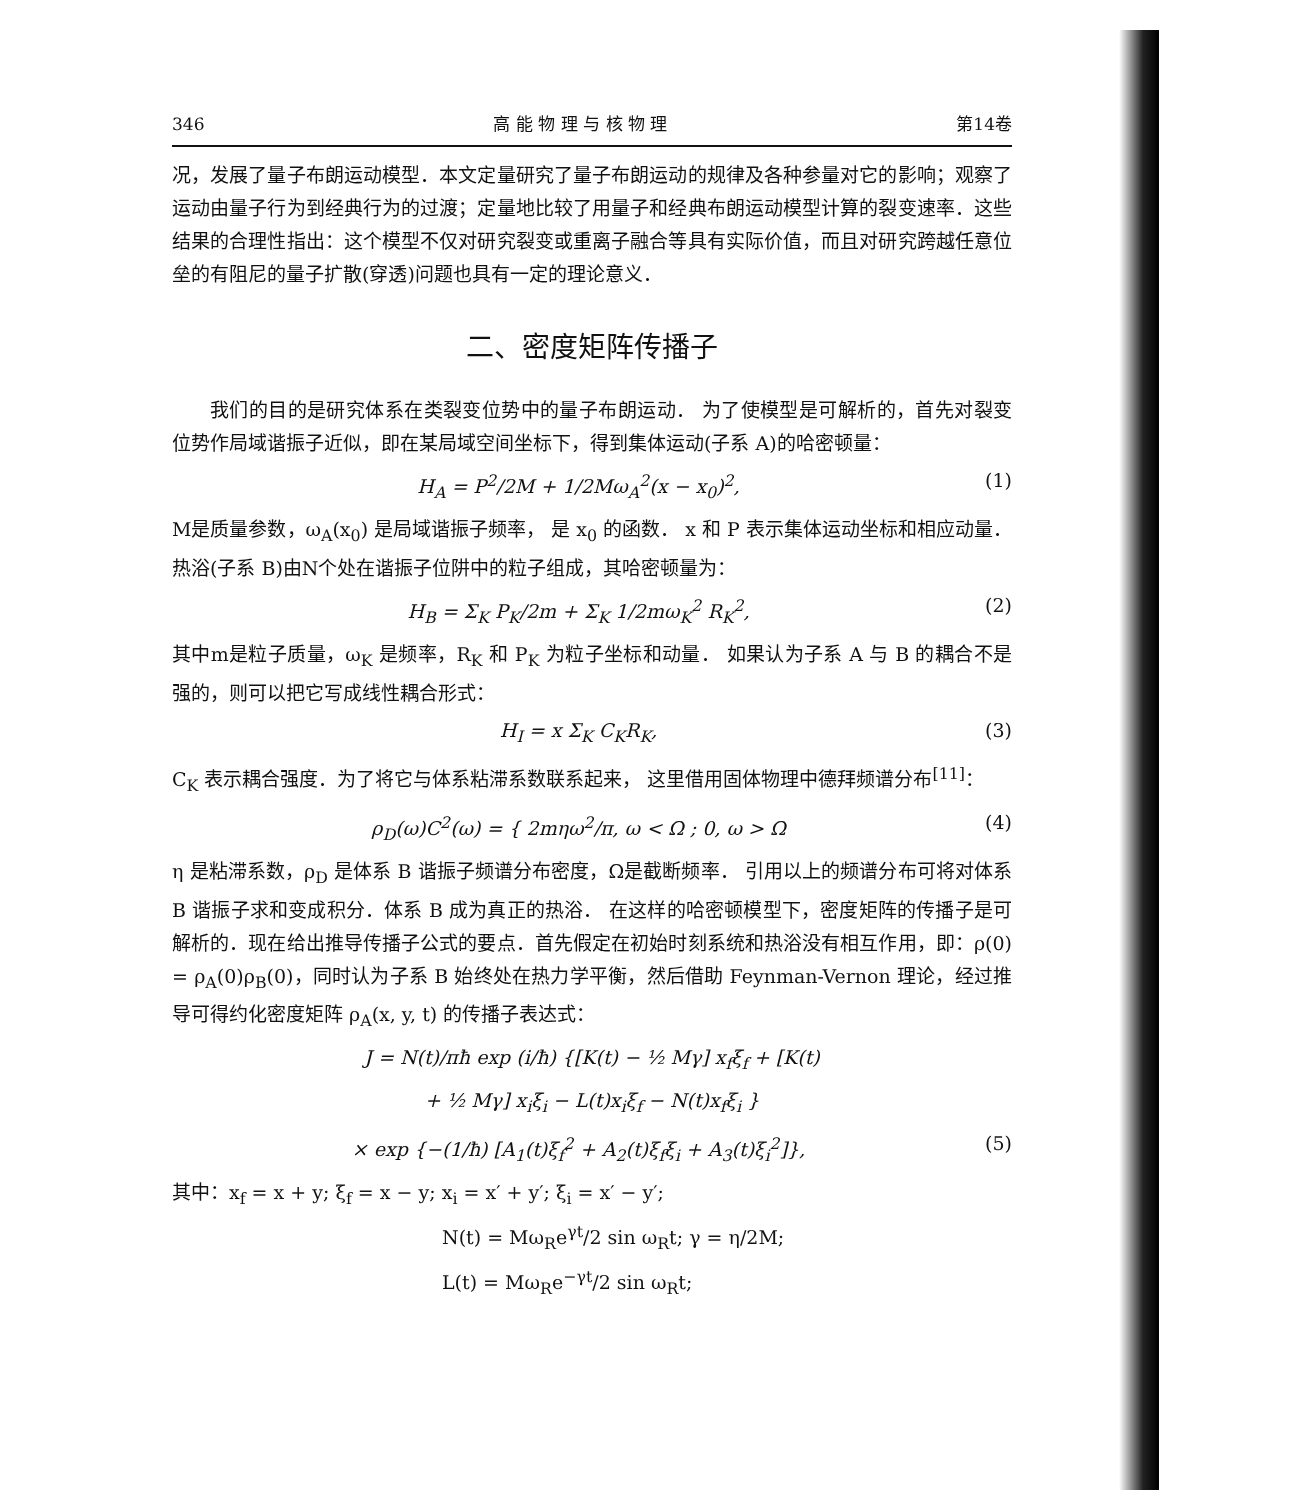346 高 能 物 理 与 核 物 理 第14卷
况，发展了量子布朗运动模型．本文定量研究了量子布朗运动的规律及各种参量对它的影响；观察了运动由量子行为到经典行为的过渡；定量地比较了用量子和经典布朗运动模型计算的裂变速率．这些结果的合理性指出：这个模型不仅对研究裂变或重离子融合等具有实际价值，而且对研究跨越任意位垒的有阻尼的量子扩散(穿透)问题也具有一定的理论意义．
二、密度矩阵传播子
我们的目的是研究体系在类裂变位势中的量子布朗运动． 为了使模型是可解析的，首先对裂变位势作局域谐振子近似，即在某局域空间坐标下，得到集体运动(子系 A)的哈密顿量：
H<sub>A</sub> = P<sup>2</sup>/2M + 1/2Mω<sub>A</sub><sup>2</sup>(x − x<sub>0</sub>)<sup>2</sup>, (1)
M是质量参数，ω<sub>A</sub>(x<sub>0</sub>) 是局域谐振子频率， 是 x<sub>0</sub> 的函数． x 和 P 表示集体运动坐标和相应动量．热浴(子系 B)由N个处在谐振子位阱中的粒子组成，其哈密顿量为：
H<sub>B</sub> = Σ<sub>K</sub> P<sub>K</sub>/2m + Σ<sub>K</sub> 1/2mω<sub>K</sub><sup>2</sup> R<sub>K</sub><sup>2</sup>, (2)
其中m是粒子质量，ω<sub>K</sub> 是频率，R<sub>K</sub> 和 P<sub>K</sub> 为粒子坐标和动量． 如果认为子系 A 与 B 的耦合不是强的，则可以把它写成线性耦合形式：
H<sub>I</sub> = x Σ<sub>K</sub> C<sub>K</sub>R<sub>K</sub>, (3)
C<sub>K</sub> 表示耦合强度．为了将它与体系粘滞系数联系起来， 这里借用固体物理中德拜频谱分布<sup>[11]</sup>：
ρ<sub>D</sub>(ω)C<sup>2</sup>(ω) = { 2mηω<sup>2</sup>/π, ω < Ω ; 0, ω > Ω (4)
η 是粘滞系数，ρ<sub>D</sub> 是体系 B 谐振子频谱分布密度，Ω是截断频率． 引用以上的频谱分布可将对体系 B 谐振子求和变成积分．体系 B 成为真正的热浴． 在这样的哈密顿模型下，密度矩阵的传播子是可解析的．现在给出推导传播子公式的要点．首先假定在初始时刻系统和热浴没有相互作用，即：ρ(0) = ρ<sub>A</sub>(0)ρ<sub>B</sub>(0)，同时认为子系 B 始终处在热力学平衡，然后借助 Feynman-Vernon 理论，经过推导可得约化密度矩阵 ρ<sub>A</sub>(x, y, t) 的传播子表达式：
J = N(t)/πħ exp (i/ħ) {[K(t) − ½ Mγ] x<sub>f</sub>ξ<sub>f</sub> + [K(t)
+ ½ Mγ] x<sub>i</sub>ξ<sub>i</sub> − L(t)x<sub>i</sub>ξ<sub>f</sub> − N(t)x<sub>f</sub>ξ<sub>i</sub> }
× exp {−(1/ħ) [A<sub>1</sub>(t)ξ<sub>f</sub><sup>2</sup> + A<sub>2</sub>(t)ξ<sub>f</sub>ξ<sub>i</sub> + A<sub>3</sub>(t)ξ<sub>i</sub><sup>2</sup>]}, (5)
其中：x<sub>f</sub> = x + y; ξ<sub>f</sub> = x − y; x<sub>i</sub> = x′ + y′; ξ<sub>i</sub> = x′ − y′;
N(t) = Mω<sub>R</sub>e<sup>γt</sup>/2 sin ω<sub>R</sub>t; γ = η/2M;
L(t) = Mω<sub>R</sub>e<sup>−γt</sup>/2 sin ω<sub>R</sub>t;